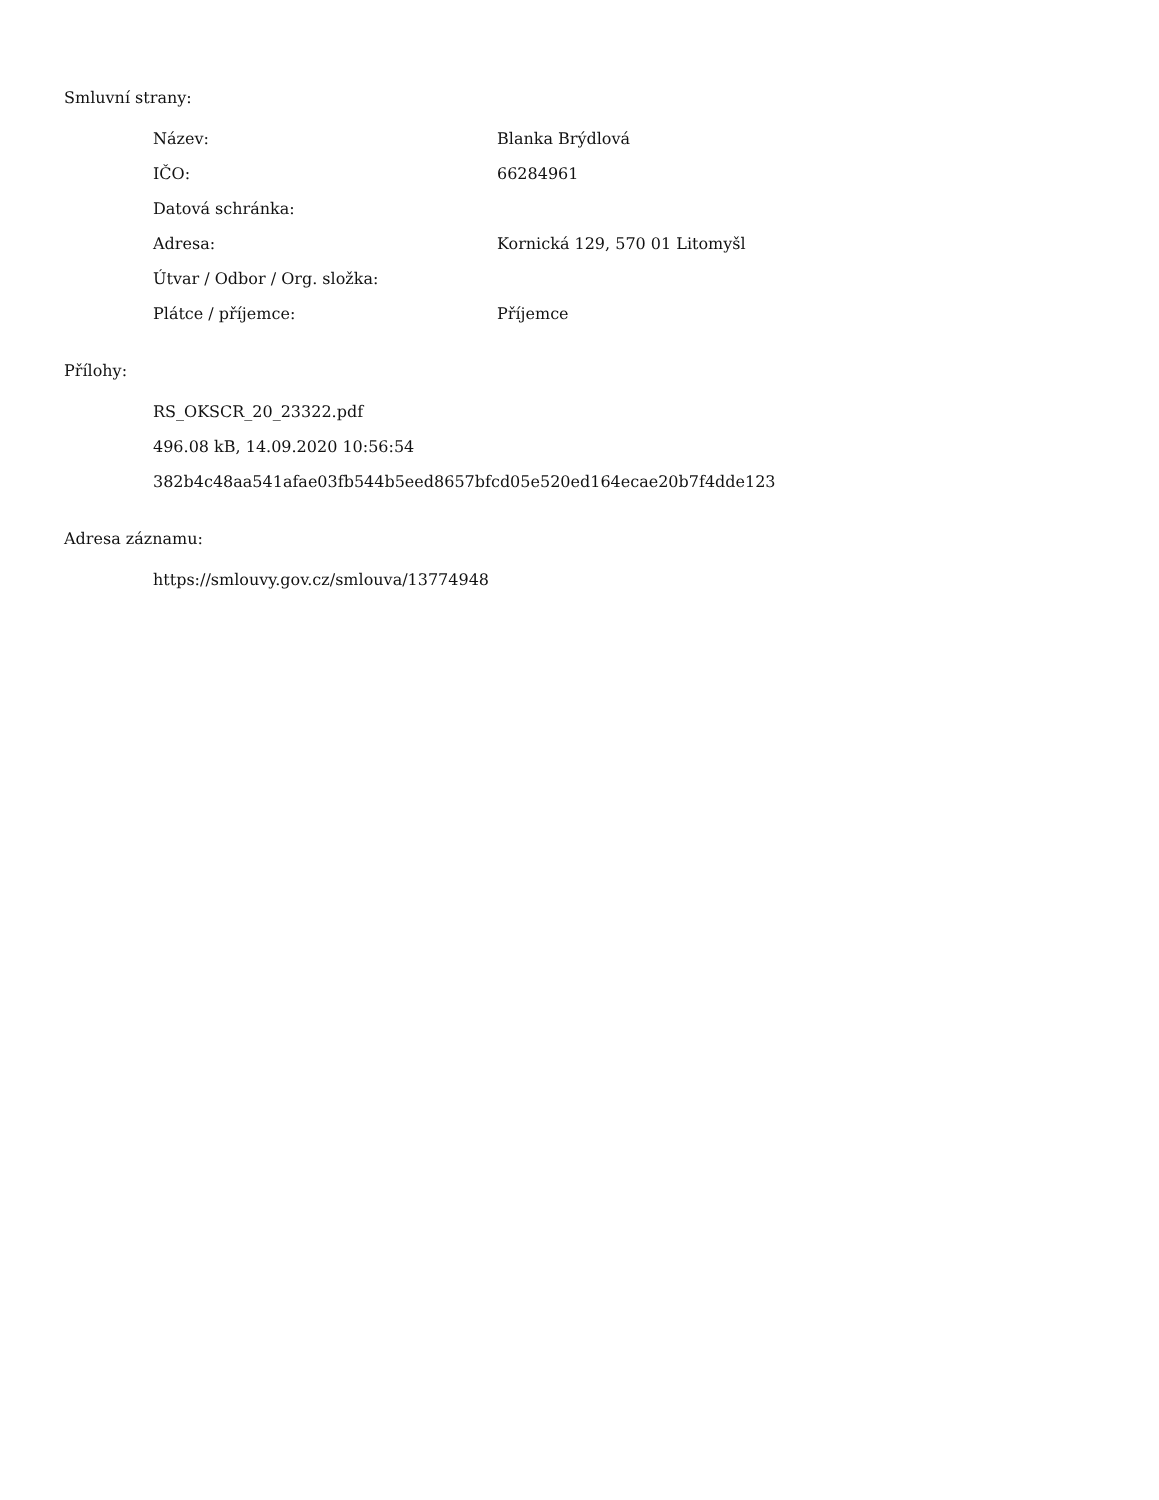Smluvní strany:
| Název: | Blanka Brýdlová |
| IČO: | 66284961 |
| Datová schránka: | |
| Adresa: | Kornická 129, 570 01 Litomyšl |
| Útvar / Odbor / Org. složka: | |
| Plátce / příjemce: | Příjemce |
Přílohy:
RS_OKSCR_20_23322.pdf
496.08 kB, 14.09.2020 10:56:54
382b4c48aa541afae03fb544b5eed8657bfcd05e520ed164ecae20b7f4dde123
Adresa záznamu:
https://smlouvy.gov.cz/smlouva/13774948